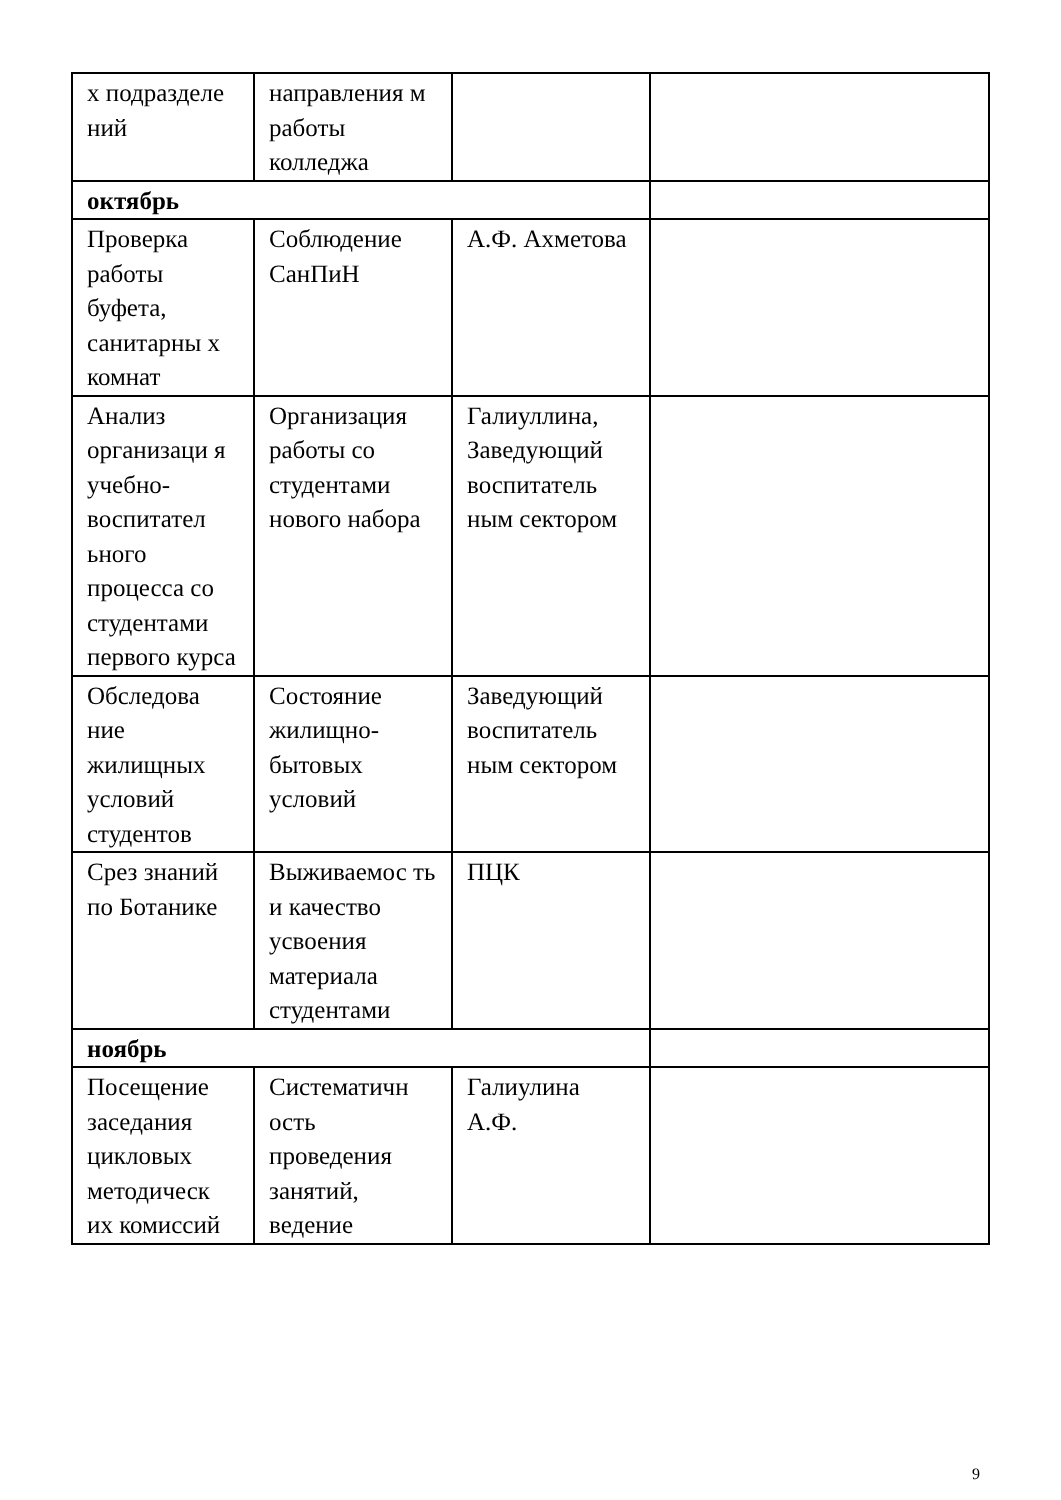| х подразделе ний | направления м работы колледжа | | |
| октябрь | | | |
| Проверка работы буфета, санитарны х комнат | Соблюдение СанПиН | А.Ф. Ахметова | |
| Анализ организаци я учебно-воспитател ьного процесса со студентами первого курса | Организация работы со студентами нового набора | Галиуллина, Заведующий воспитатель ным сектором | |
| Обследова ние жилищных условий студентов | Состояние жилищно-бытовых условий | Заведующий воспитатель ным сектором | |
| Срез знаний по Ботанике | Выживаемос ть и качество усвоения материала студентами | ПЦК | |
| ноябрь | | | |
| Посещение заседания цикловых методическ их комиссий | Систематичн ость проведения занятий, ведение | Галиулина А.Ф. | |
9